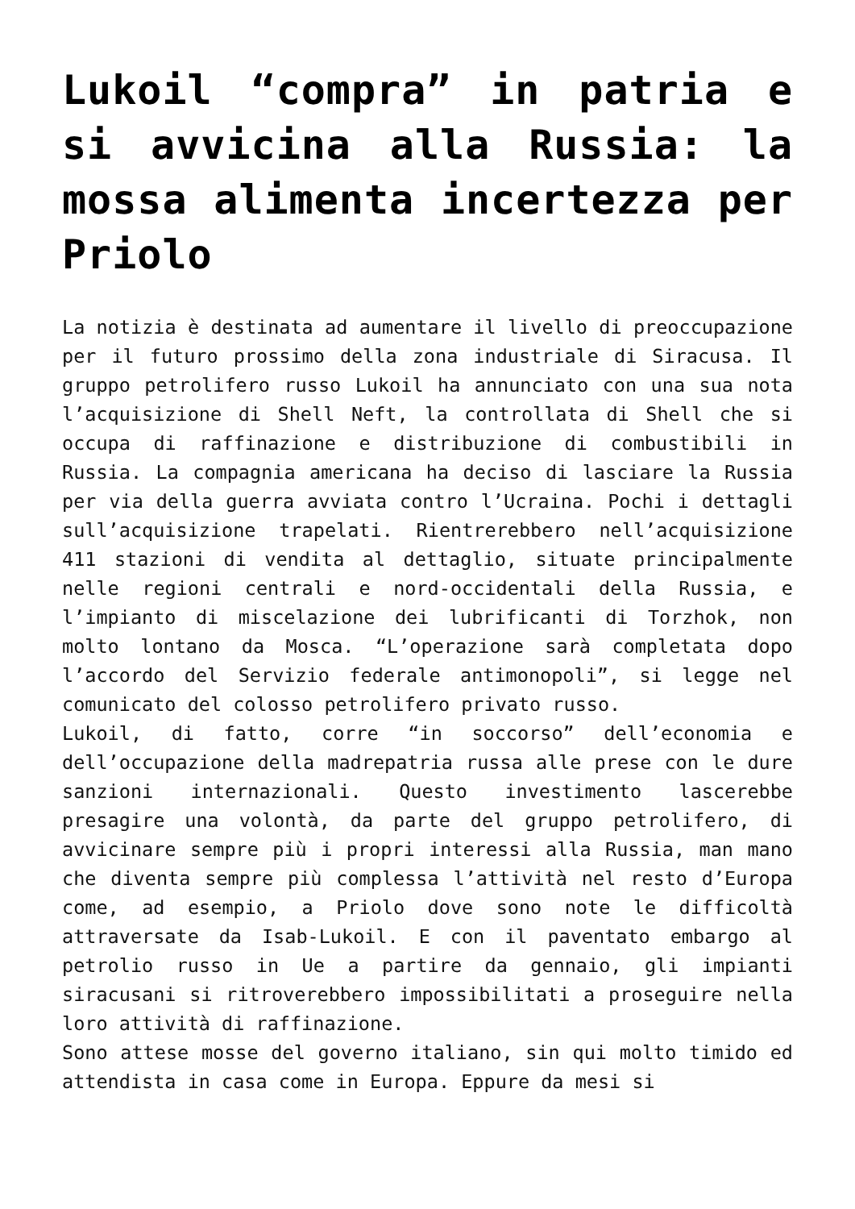Lukoil “compra” in patria e si avvicina alla Russia: la mossa alimenta incertezza per Priolo
La notizia è destinata ad aumentare il livello di preoccupazione per il futuro prossimo della zona industriale di Siracusa. Il gruppo petrolifero russo Lukoil ha annunciato con una sua nota l’acquisizione di Shell Neft, la controllata di Shell che si occupa di raffinazione e distribuzione di combustibili in Russia. La compagnia americana ha deciso di lasciare la Russia per via della guerra avviata contro l’Ucraina. Pochi i dettagli sull’acquisizione trapelati. Rientrerebbero nell’acquisizione 411 stazioni di vendita al dettaglio, situate principalmente nelle regioni centrali e nord-occidentali della Russia, e l’impianto di miscelazione dei lubrificanti di Torzhok, non molto lontano da Mosca. “L’operazione sarà completata dopo l’accordo del Servizio federale antimonopoli”, si legge nel comunicato del colosso petrolifero privato russo.
Lukoil, di fatto, corre “in soccorso” dell’economia e dell’occupazione della madrepatria russa alle prese con le dure sanzioni internazionali. Questo investimento lascerebbe presagire una volontà, da parte del gruppo petrolifero, di avvicinare sempre più i propri interessi alla Russia, man mano che diventa sempre più complessa l’attività nel resto d’Europa come, ad esempio, a Priolo dove sono note le difficoltà attraversate da Isab-Lukoil. E con il paventato embargo al petrolio russo in Ue a partire da gennaio, gli impianti siracusani si ritroverebbero impossibilitati a proseguire nella loro attività di raffinazione.
Sono attese mosse del governo italiano, sin qui molto timido ed attendista in casa come in Europa. Eppure da mesi si